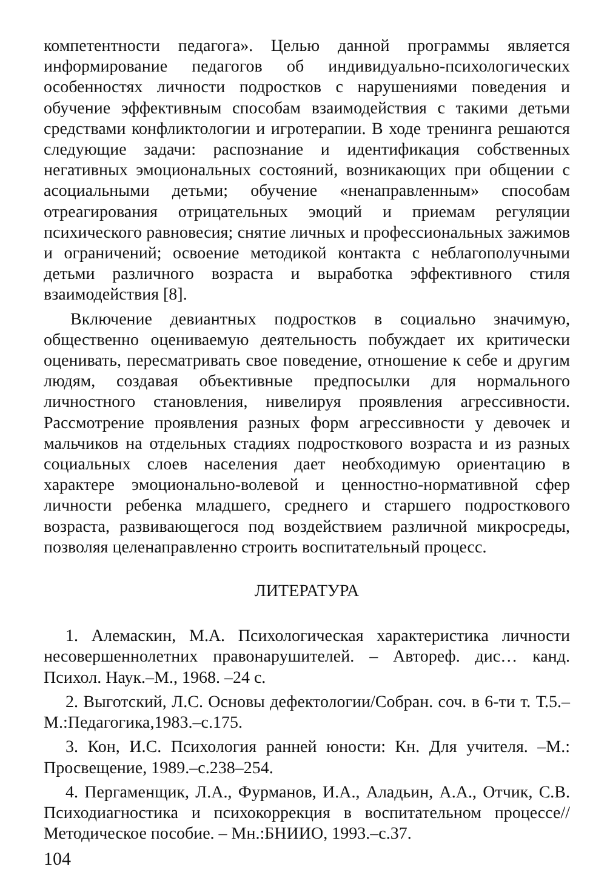компетентности педагога». Целью данной программы является информирование педагогов об индивидуально-психологических особенностях личности подростков с нарушениями поведения и обучение эффективным способам взаимодействия с такими детьми средствами конфликтологии и игротерапии. В ходе тренинга решаются следующие задачи: распознание и идентификация собственных негативных эмоциональных состояний, возникающих при общении с асоциальными детьми; обучение «ненаправленным» способам отреагирования отрицательных эмоций и приемам регуляции психического равновесия; снятие личных и профессиональных зажимов и ограничений; освоение методикой контакта с неблагополучными детьми различного возраста и выработка эффективного стиля взаимодействия [8].
Включение девиантных подростков в социально значимую, общественно оцениваемую деятельность побуждает их критически оценивать, пересматривать свое поведение, отношение к себе и другим людям, создавая объективные предпосылки для нормального личностного становления, нивелируя проявления агрессивности. Рассмотрение проявления разных форм агрессивности у девочек и мальчиков на отдельных стадиях подросткового возраста и из разных социальных слоев населения дает необходимую ориентацию в характере эмоционально-волевой и ценностно-нормативной сфер личности ребенка младшего, среднего и старшего подросткового возраста, развивающегося под воздействием различной микросреды, позволяя целенаправленно строить воспитательный процесс.
ЛИТЕРАТУРА
1. Алемаскин, М.А. Психологическая характеристика личности несовершеннолетних правонарушителей. – Автореф. дис… канд. Психол. Наук.–М., 1968. –24 с.
2. Выготский, Л.С. Основы дефектологии/Собран. соч. в 6-ти т. Т.5.–М.:Педагогика,1983.–с.175.
3. Кон, И.С. Психология ранней юности: Кн. Для учителя. –М.: Просвещение, 1989.–с.238–254.
4. Пергаменщик, Л.А., Фурманов, И.А., Аладьин, А.А., Отчик, С.В. Психодиагностика и психокоррекция в воспитательном процессе// Методическое пособие. – Мн.:БНИИО, 1993.–с.37.
104